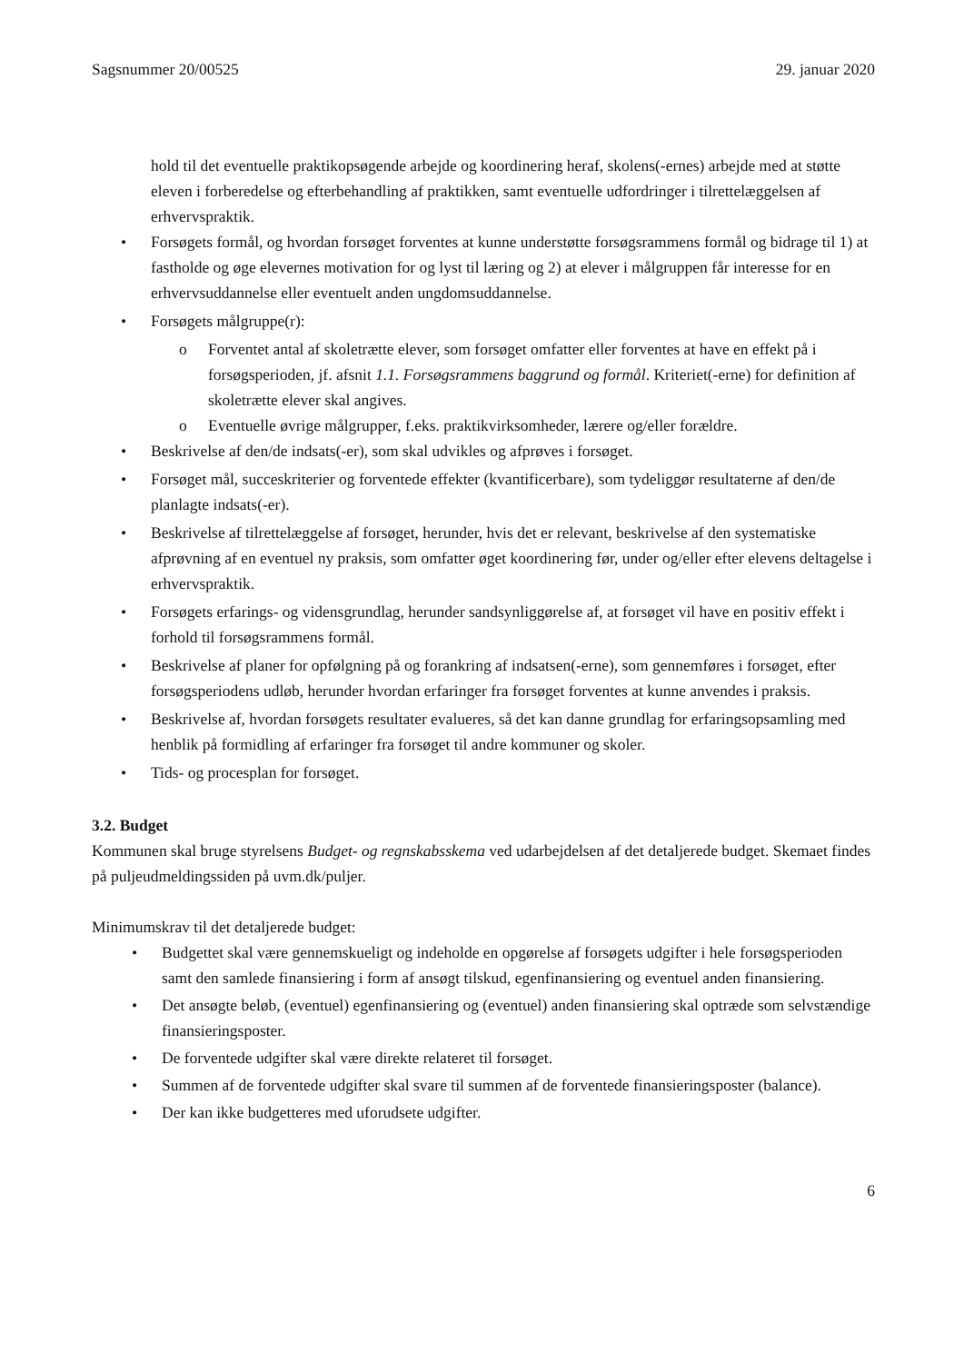Sagsnummer 20/00525 29. januar 2020
hold til det eventuelle praktikopsøgende arbejde og koordinering heraf, skolens(-ernes) arbejde med at støtte eleven i forberedelse og efterbehandling af praktikken, samt eventuelle udfordringer i tilrettelæggelsen af erhvervspraktik.
• Forsøgets formål, og hvordan forsøget forventes at kunne understøtte forsøgsrammens formål og bidrage til 1) at fastholde og øge elevernes motivation for og lyst til læring og 2) at elever i målgruppen får interesse for en erhvervsuddannelse eller eventuelt anden ungdomsuddannelse.
• Forsøgets målgruppe(r):
o Forventet antal af skoletrætte elever, som forsøget omfatter eller forventes at have en effekt på i forsøgsperioden, jf. afsnit 1.1. Forsøgsrammens baggrund og formål. Kriteriet(-erne) for definition af skoletrætte elever skal angives.
o Eventuelle øvrige målgrupper, f.eks. praktikvirksomheder, lærere og/eller forældre.
• Beskrivelse af den/de indsats(-er), som skal udvikles og afprøves i forsøget.
• Forsøget mål, succeskriterier og forventede effekter (kvantificerbare), som tydeliggør resultaterne af den/de planlagte indsats(-er).
• Beskrivelse af tilrettelæggelse af forsøget, herunder, hvis det er relevant, beskrivelse af den systematiske afprøvning af en eventuel ny praksis, som omfatter øget koordinering før, under og/eller efter elevens deltagelse i erhvervspraktik.
• Forsøgets erfarings- og vidensgrundlag, herunder sandsynliggørelse af, at forsøget vil have en positiv effekt i forhold til forsøgsrammens formål.
• Beskrivelse af planer for opfølgning på og forankring af indsatsen(-erne), som gennemføres i forsøget, efter forsøgsperiodens udløb, herunder hvordan erfaringer fra forsøget forventes at kunne anvendes i praksis.
• Beskrivelse af, hvordan forsøgets resultater evalueres, så det kan danne grundlag for erfaringsopsamling med henblik på formidling af erfaringer fra forsøget til andre kommuner og skoler.
• Tids- og procesplan for forsøget.
3.2. Budget
Kommunen skal bruge styrelsens Budget- og regnskabsskema ved udarbejdelsen af det detaljerede budget. Skemaet findes på puljeudmeldingssiden på uvm.dk/puljer.
Minimumskrav til det detaljerede budget:
• Budgettet skal være gennemskueligt og indeholde en opgørelse af forsøgets udgifter i hele forsøgsperioden samt den samlede finansiering i form af ansøgt tilskud, egenfinansiering og eventuel anden finansiering.
• Det ansøgte beløb, (eventuel) egenfinansiering og (eventuel) anden finansiering skal optræde som selvstændige finansieringsposter.
• De forventede udgifter skal være direkte relateret til forsøget.
• Summen af de forventede udgifter skal svare til summen af de forventede finansieringsposter (balance).
• Der kan ikke budgetteres med uforudsete udgifter.
6